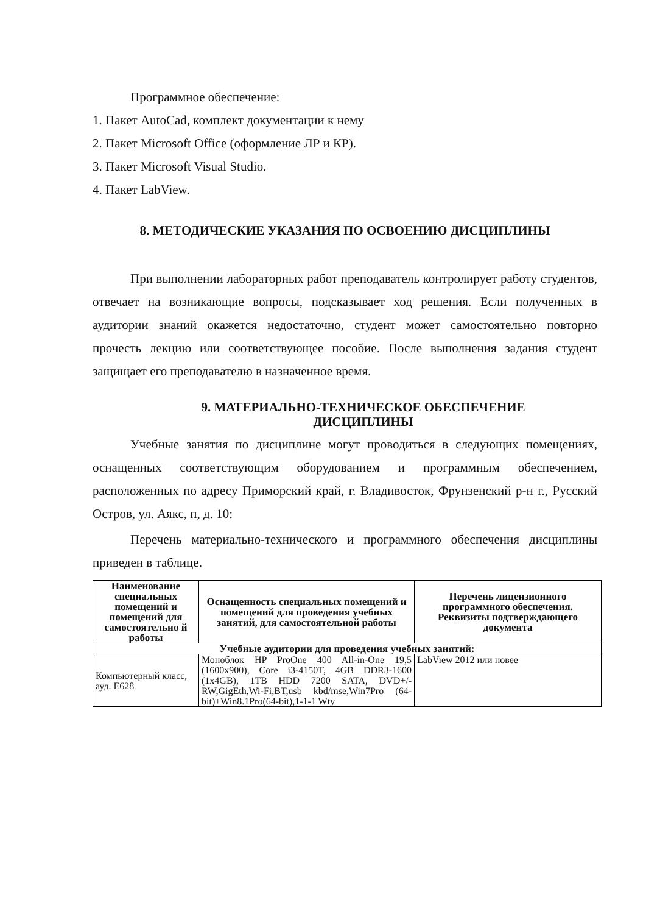Программное обеспечение:
1. Пакет AutoCad, комплект документации к нему
2. Пакет Microsoft Office (оформление ЛР и КР).
3. Пакет Microsoft Visual Studio.
4. Пакет LabView.
8. МЕТОДИЧЕСКИЕ УКАЗАНИЯ ПО ОСВОЕНИЮ ДИСЦИПЛИНЫ
При выполнении лабораторных работ преподаватель контролирует работу студентов, отвечает на возникающие вопросы, подсказывает ход решения. Если полученных в аудитории знаний окажется недостаточно, студент может самостоятельно повторно прочесть лекцию или соответствующее пособие. После выполнения задания студент защищает его преподавателю в назначенное время.
9. МАТЕРИАЛЬНО-ТЕХНИЧЕСКОЕ ОБЕСПЕЧЕНИЕ
ДИСЦИПЛИНЫ
Учебные занятия по дисциплине могут проводиться в следующих помещениях, оснащенных соответствующим оборудованием и программным обеспечением, расположенных по адресу Приморский край, г. Владивосток, Фрунзенский р-н г., Русский Остров, ул. Аякс, п, д. 10:
Перечень материально-технического и программного обеспечения дисциплины приведен в таблице.
| Наименование специальных помещений и помещений для самостоятельно й работы | Оснащенность специальных помещений и помещений для проведения учебных занятий, для самостоятельной работы | Перечень лицензионного программного обеспечения. Реквизиты подтверждающего документа |
| --- | --- | --- |
| Учебные аудитории для проведения учебных занятий: | | |
| Компьютерный класс, ауд. Е628 | Моноблок HP ProOne 400 All-in-One 19,5 (1600x900), Core i3-4150T, 4GB DDR3-1600 (1x4GB), 1TB HDD 7200 SATA, DVD+/-RW,GigEth,Wi-Fi,BT,usb kbd/mse,Win7Pro (64-bit)+Win8.1Pro(64-bit),1-1-1 Wty | LabView 2012 или новее |